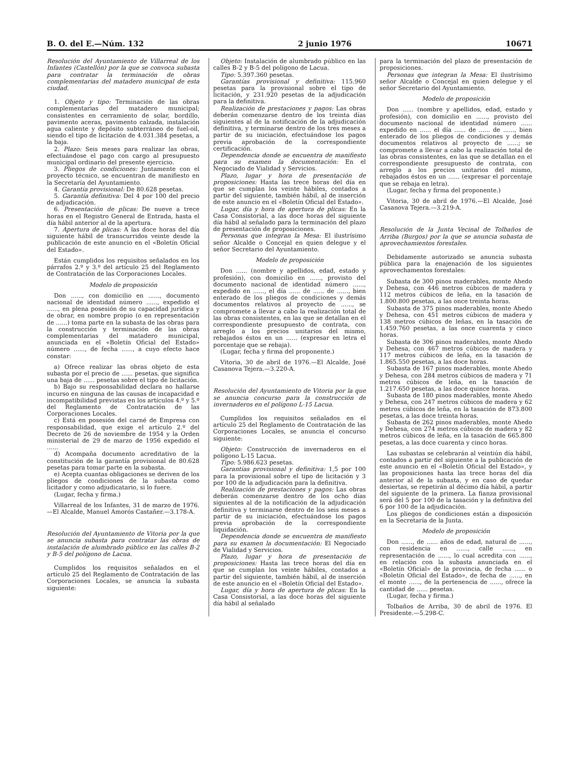B. O. del E.—Núm. 132 2 junio 1976 10671
Resolución del Ayuntamiento de Villarreal de los Infantes (Castellón) por la que se convoca subasta para contratar la terminación de obras complementarias del matadero municipal de esta ciudad.
1. Objeto y tipo: Terminación de las obras complementarias del matadero municipal; consistentes en cerramiento de solar, bordillo, pavimento aceras, pavimento calzada, instalación agua caliente y depósito subterráneo de fuel-oil, siendo el tipo de licitación de 4.031.384 pesetas, a la baja.
2. Plazo: Seis meses para realizar las obras, efectuándose el pago con cargo al presupuesto municipal ordinario del presente ejercicio.
3. Pliegos de condiciones: Juntamente con el proyecto técnico, se encuentran de manifiesto en la Secretaría del Ayuntamiento.
4. Garantía provisional: De 80.628 pesetas.
5. Garantía definitiva: Del 4 por 100 del precio de adjudicación.
6. Presentación de plicas: De nueve a trece horas en el Registro General de Entrada, hasta el día hábil anterior al de la apertura.
7. Apertura de plicas: A las doce horas del día siguiente hábil de transcurridos veinte desde la publicación de este anuncio en el «Boletín Oficial del Estado».
Están cumplidos los requisitos señalados en los párrafos 2.º y 3.º del artículo 25 del Reglamento de Contratación de las Corporaciones Locales.
Modelo de proposición
Don ......, con domicilio en ......, documento nacional de identidad número ......, expedido el ......, en plena posesión de su capacidad jurídica y de obrar, en nombre propio (o en representación de ......) toma parte en la subasta de las obras para la construcción y terminación de las obras complementarias del matadero municipal, anunciada en el «Boletín Oficial del Estado» número ......, de fecha ......, a cuyo efecto hace constar:
a) Ofrece realizar las obras objeto de esta subasta por el precio de ...... pesetas, que significa una baja de ...... pesetas sobre el tipo de licitación.
b) Bajo su responsabilidad declara no hallarse incurso en ninguna de las causas de incapacidad e incompatibilidad previstas en los artículos 4.º y 5.º del Reglamento de Contratación de las Corporaciones Locales.
c) Está en posesión del carné de Empresa con responsabilidad, que exige el artículo 2.º del Decreto de 26 de noviembre de 1954 y la Orden ministerial de 29 de marzo de 1956 expedido el ......
d) Acompaña documento acreditativo de la constitución de la garantía provisional de 80.628 pesetas para tomar parte en la subasta.
e) Acepta cuantas obligaciones se deriven de los pliegos de condiciones de la subasta como licitador y como adjudicatario, si lo fuere.
(Lugar, fecha y firma.)
Villarreal de los Infantes, 31 de marzo de 1976.—El Alcalde, Manuel Amorós Castañer.—3.178-A.
Resolución del Ayuntamiento de Vitoria por la que se anuncia subasta para contratar las obras de instalación de alumbrado público en las calles B-2 y B-5 del polígono de Lacua.
Cumplidos los requisitos señalados en el artículo 25 del Reglamento de Contratación de las Corporaciones Locales, se anuncia la subasta siguiente:
Objeto: Instalación de alumbrado público en las calles B-2 y B-5 del polígono de Lacua.
Tipo: 5.397.360 pesetas.
Garantías provisional y definitiva: 115.960 pesetas para la provisional sobre el tipo de licitación, y 231.920 pesetas de la adjudicación para la definitiva.
Realización de prestaciones y pagos: Las obras deberán comenzarse dentro de los treinta días siguientes al de la notificación de la adjudicación definitiva, y terminarse dentro de los tres meses a partir de su iniciación, efectuándose los pagos previa aprobación de la correspondiente certificación.
Dependencia donde se encuentra de manifiesto para su examen la documentación: En el Negociado de Vialidad y Servicios.
Plazo, lugar y hora de presentación de proposiciones: Hasta las trece horas del día en que se cumplan los veinte hábiles, contados a partir del siguiente, también hábil, al de inserción de este anuncio en el «Boletín Oficial del Estado».
Lugar, día y hora de apertura de plicas: En la Casa Consistorial, a las doce horas del siguiente día hábil al señalado para la terminación del plazo de presentación de proposiciones.
Personas que integran la Mesa: El ilustrísimo señor Alcalde o Concejal en quien delegue y el señor Secretario del Ayuntamiento.
Modelo de proposición
Don ...... (nombre y apellidos, edad, estado y profesión), con domicilio en ......, provisto del documento nacional de identidad número ......, expedido en ......, el día ...... de ...... de ......, bien enterado de los pliegos de condiciones y demás documentos relativos al proyecto de ......, se compromete a llevar a cabo la realización total de las obras consistentes, en las que se detallan en el correspondiente presupuesto de contrata, con arreglo a los precios unitarios del mismo, rebajados éstos en un ...... (expresar en letra el porcentaje que se rebaja).
(Lugar, fecha y firma del proponente.)
Vitoria, 30 de abril de 1976.—El Alcalde, José Casanova Tejera.—3.220-A.
Resolución del Ayuntamiento de Vitoria por la que se anuncia concurso para la construcción de invernaderos en el polígono L-15 Lacua.
Cumplidos los requisitos señalados en el artículo 25 del Reglamento de Contratación de las Corporaciones Locales, se anuncia el concurso siguiente:
Objeto: Construcción de invernaderos en el polígono L-15 Lacua.
Tipo: 5.986.623 pesetas.
Garantías provisional y definitiva: 1,5 por 100 para la provisional sobre el tipo de licitación y 3 por 100 de la adjudicación para la definitiva.
Realización de prestaciones y pagos: Las obras deberán comenzarse dentro de los ocho días siguientes al de la notificación de la adjudicación definitiva y terminarse dentro de los seis meses a partir de su iniciación, efectuándose los pagos previa aprobación de la correspondiente liquidación.
Dependencia donde se encuentra de manifiesto para su examen la documentación: El Negociado de Vialidad y Servicios.
Plazo, lugar y hora de presentación de proposiciones: Hasta las trece horas del día en que se cumplan los veinte hábiles, contados a partir del siguiente, también hábil, al de inserción de este anuncio en el «Boletín Oficial del Estado».
Lugar, día y hora de apertura de plicas: En la Casa Consistorial, a las doce horas del siguiente día hábil al señalado
para la terminación del plazo de presentación de proposiciones.
Personas que integran la Mesa: El ilustrísimo señor Alcalde o Concejal en quien delegue y el señor Secretario del Ayuntamiento.
Modelo de proposición
Don ...... (nombre y apellidos, edad, estado y profesión), con domicilio en ......, provisto del documento nacional de identidad número ...... expedido en ...... el día ...... de ...... de ......, bien enterado de los pliegos de condiciones y demás documentos relativos al proyecto de ......; se compromete a llevar a cabo la realización total de las obras consistentes, en las que se detallan en el correspondiente presupuesto de contrata, con arreglo a los precios unitarios del mismo, rebajados éstos en un ...... (expresar el porcentaje que se rebaja en letra).
(Lugar, fecha y firma del proponente.)
Vitoria, 30 de abril de 1976.—El Alcalde, José Casanova Tejera.—3.219-A.
Resolución de la Junta Vecinal de Tolbaños de Arriba (Burgos) por la que se anuncia subasta de aprovechamientos forestales.
Debidamente autorizado se anuncia subasta pública para la enajenación de los siguientes aprovechamentos forestales:
Subasta de 300 pinos maderables, monte Ahedo y Dehesa, con 446 metros cúbicos de madera y 112 metros cúbicos de leña, en la tasación de 1.800.800 pesetas, a las once treinta horas.
Subasta de 375 pinos maderables, monte Ahedo y Dehesa, con 451 metros cúbicos de madera y 138 metros cúbicos de leñas, en la tasación de 1.459.760 pesetas, a las once cuarenta y cinco horas.
Subasta de 306 pinos maderables, monte Ahedo y Dehesa, con 467 metros cúbicos de madera y 117 metros cúbicos de leña, en la tasación de 1.865.550 pesetas, a las doce horas.
Subasta de 167 pinos maderables, monte Ahedo y Dehesa, con 284 metros cúbicos de madera y 71 metros cúbicos de leña, en la tasación de 1.217.650 pesetas, a las doce quince horas.
Subasta de 180 pinos maderables, monte Ahedo y Dehesa, con 247 metros cúbicos de madera y 62 metros cúbicos de leña, en la tasación de 873.800 pesetas, a las doce treinta horas.
Subasta de 262 pinos maderables, monte Ahedo y Dehesa, con 274 metros cúbicos de madera y 82 metros cúbicos de leña, en la tasación de 665.800 pesetas, a las doce cuarenta y cinco horas.
Las subastas se celebrarán al veintiún día hábil, contados a partir del siguiente a la publicación de este anuncio en el «Boletín Oficial del Estado», y las proposiciones hasta las trece horas del día anterior al de la subasta, y en caso de quedar desiertas, se repetirán al décimo día hábil, a partir del siguiente de la primera. La fianza provisional será del 5 por 100 de la tasación y la definitiva del 6 por 100 de la adjudicación.
Los pliegos de condiciones están a disposición en la Secretaría de la Junta.
Modelo de proposición
Don ......, de ...... años de edad, natural de ......, con residencia en ......, calle ......, en representación de ......, lo cual acredita con ......, en relación con la subasta anunciada en el «Boletín Oficial» de la provincia, de fecha ...... o «Boletín Oficial del Estado», de fecha de ......, en el monte ......, de la pertenencia de ......, ofrece la cantidad de ...... pesetas.
(Lugar, fecha y firma.)
Tolbaños de Arriba, 30 de abril de 1976. El Presidente.—5.298-C.